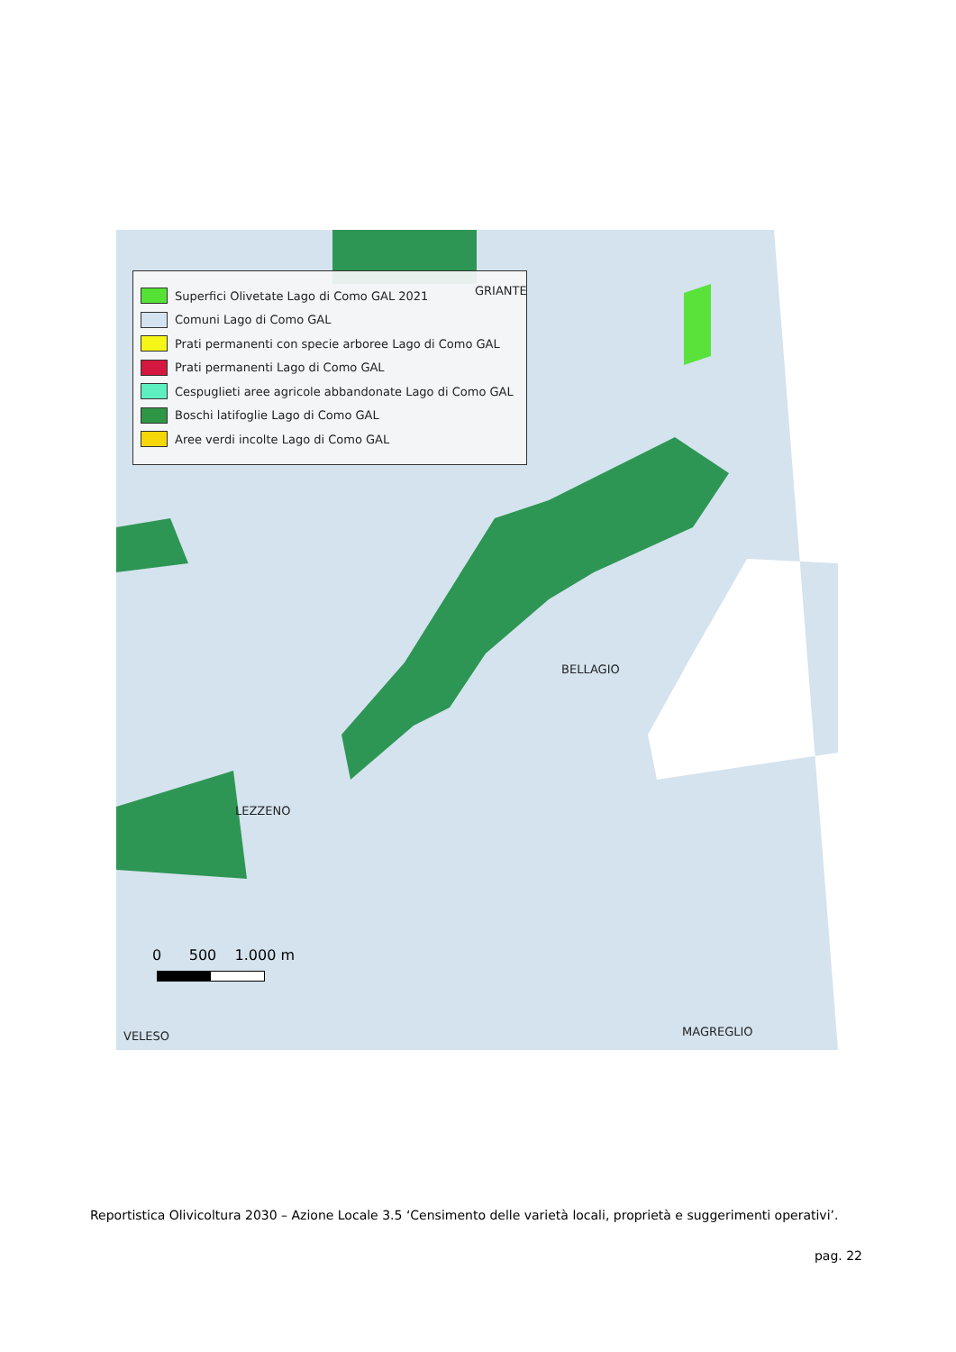Superfici Olivetate Lago di Como GAL 2021
Comuni Lago di Como GAL
Prati permanenti con specie arboree Lago di Como GAL
Prati permanenti Lago di Como GAL
Cespuglieti aree agricole abbandonate Lago di Como GAL
Boschi latifoglie Lago di Como GAL
Aree verdi incolte Lago di Como GAL
GRIANTE
BELLAGIO
LEZZENO
VELESO MAGREGLIO
0 500 1.000 m
Reportistica Olivicoltura 2030 – Azione Locale 3.5 ‘Censimento delle varietà locali, proprietà e suggerimenti operativi’.
pag. 22